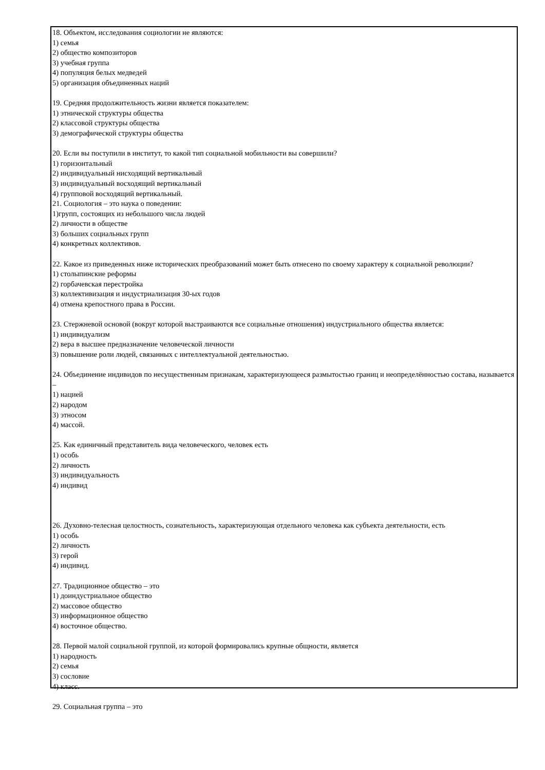18. Объектом, исследования социологии не являются:
1) семья
2) общество композиторов
3) учебная группа
4) популяция белых медведей
5) организация объединенных наций
19. Средняя продолжительность жизни является показателем:
1) этнической структуры общества
2) классовой структуры общества
3) демографической структуры общества
20. Если вы поступили в институт, то какой тип социальной мобильности вы совершили?
1) горизонтальный
2) индивидуальный нисходящий вертикальный
3) индивидуальный восходящий вертикальный
4) групповой восходящий вертикальный.
21. Социология – это наука о поведении:
1)групп, состоящих из небольшого числа людей
2) личности в обществе
3) больших социальных групп
4) конкретных коллективов.
22. Какое из приведенных ниже исторических преобразований может быть отнесено по своему характеру к социальной революции?
1) столыпинские реформы
2) горбачевская перестройка
3) коллективизация и индустриализация 30-ых годов
4) отмена крепостного права в России.
23. Стержневой основой (вокруг которой выстраиваются все социальные отношения) индустриального общества является:
1) индивидуализм
2) вера в высшее предназначение человеческой личности
3) повышение роли людей, связанных с интеллектуальной деятельностью.
24. Объединение индивидов по несущественным признакам, характеризующееся размытостью границ и неопределённостью состава, называется –
1) нацией
2) народом
3) этносом
4) массой.
25. Как единичный представитель вида человеческого, человек есть
1) особь
2) личность
3) индивидуальность
4) индивид
26. Духовно-телесная целостность, сознательность, характеризующая отдельного человека как субъекта деятельности, есть
1) особь
2) личность
3) герой
4) индивид.
27. Традиционное общество – это
1) доиндустриальное общество
2) массовое общество
3) информационное общество
4) восточное общество.
28. Первой малой социальной группой, из которой формировались крупные общности, является
1) народность
2) семья
3) сословие
4) класс.
29. Социальная группа – это